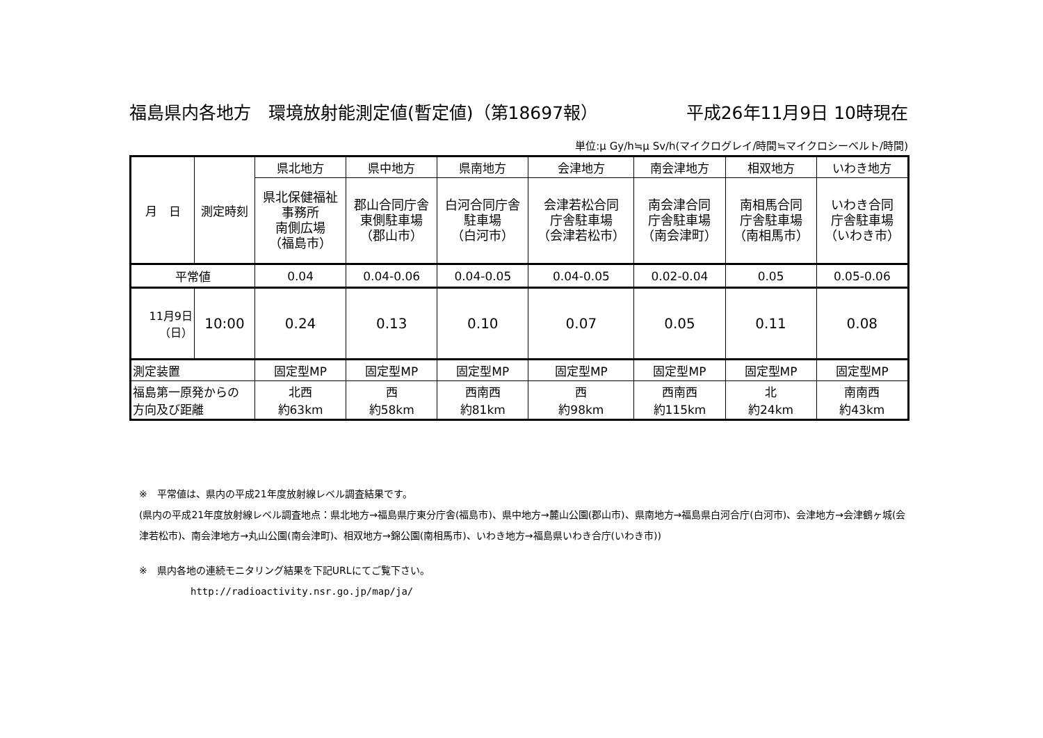福島県内各地方　環境放射能測定値(暫定値)（第18697報） 平成26年11月9日 10時現在
単位:μ Gy/h≒μ Sv/h(マイクログレイ/時間≒マイクロシーベルト/時間)
| 月 日 | 測定時刻 | 県北地方 | 県中地方 | 県南地方 | 会津地方 | 南会津地方 | 相双地方 | いわき地方 |
| --- | --- | --- | --- | --- | --- | --- | --- | --- |
| | | 県北保健福祉 事務所 南側広場 （福島市） | 郡山合同庁舎 東側駐車場 （郡山市） | 白河合同庁舎 駐車場 （白河市） | 会津若松合同 庁舎駐車場 （会津若松市） | 南会津合同 庁舎駐車場 （南会津町） | 南相馬合同 庁舎駐車場 （南相馬市） | いわき合同 庁舎駐車場 （いわき市） |
| 平常値 | | 0.04 | 0.04-0.06 | 0.04-0.05 | 0.04-0.05 | 0.02-0.04 | 0.05 | 0.05-0.06 |
| 11月9日 （日） | 10:00 | 0.24 | 0.13 | 0.10 | 0.07 | 0.05 | 0.11 | 0.08 |
| 測定装置 | | 固定型MP | 固定型MP | 固定型MP | 固定型MP | 固定型MP | 固定型MP | 固定型MP |
| 福島第一原発からの 方向及び距離 | | 北西 約63km | 西 約58km | 西南西 約81km | 西 約98km | 西南西 約115km | 北 約24km | 南南西 約43km |
※　平常値は、県内の平成21年度放射線レベル調査結果です。
(県内の平成21年度放射線レベル調査地点：県北地方→福島県庁東分庁舎(福島市)、県中地方→麓山公園(郡山市)、県南地方→福島県白河合庁(白河市)、会津地方→会津鶴ヶ城(会津若松市)、南会津地方→丸山公園(南会津町)、相双地方→錦公園(南相馬市)、いわき地方→福島県いわき合庁(いわき市))
※　県内各地の連続モニタリング結果を下記URLにてご覧下さい。
http://radioactivity.nsr.go.jp/map/ja/